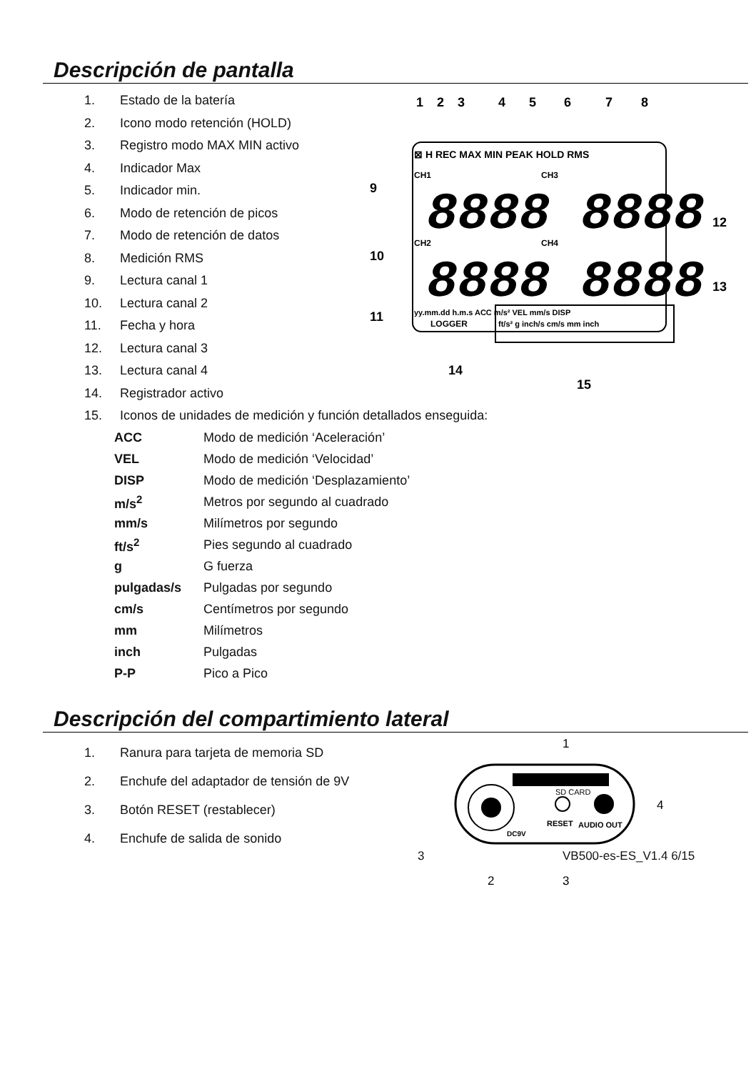Descripción de pantalla
1. Estado de la batería
2. Icono modo retención (HOLD)
3. Registro modo MAX MIN activo
4. Indicador Max
5. Indicador min.
6. Modo de retención de picos
7. Modo de retención de datos
8. Medición RMS
9. Lectura canal 1
10. Lectura canal 2
11. Fecha y hora
12. Lectura canal 3
13. Lectura canal 4
14. Registrador activo
1
2
3
4
5
6
7
8
⊠ H REC MAX MIN PEAK HOLD RMS
CH1
CH3
8888 8888
CH2
CH4
8888 8888
yy.mm.dd h.m.s ACC m/s² VEL mm/s DISP
LOGGER
ft/s² g inch/s cm/s mm inch
9
10
11
12
13
14
15
15. Iconos de unidades de medición y función detallados enseguida:
| ACC | Modo de medición ‘Aceleración’ |
| VEL | Modo de medición ‘Velocidad’ |
| DISP | Modo de medición ‘Desplazamiento’ |
| m/s<sup>2</sup> | Metros por segundo al cuadrado |
| mm/s | Milímetros por segundo |
| ft/s<sup>2</sup> | Pies segundo al cuadrado |
| g | G fuerza |
| pulgadas/s | Pulgadas por segundo |
| cm/s | Centímetros por segundo |
| mm | Milímetros |
| inch | Pulgadas |
| P-P | Pico a Pico |
Descripción del compartimiento lateral
1. Ranura para tarjeta de memoria SD
2. Enchufe del adaptador de tensión de 9V
3. Botón RESET (restablecer)
4. Enchufe de salida de sonido
1
SD CARD
RESET
AUDIO OUT
DC9V
4
2
3
3 VB500-es-ES_V1.4 6/15